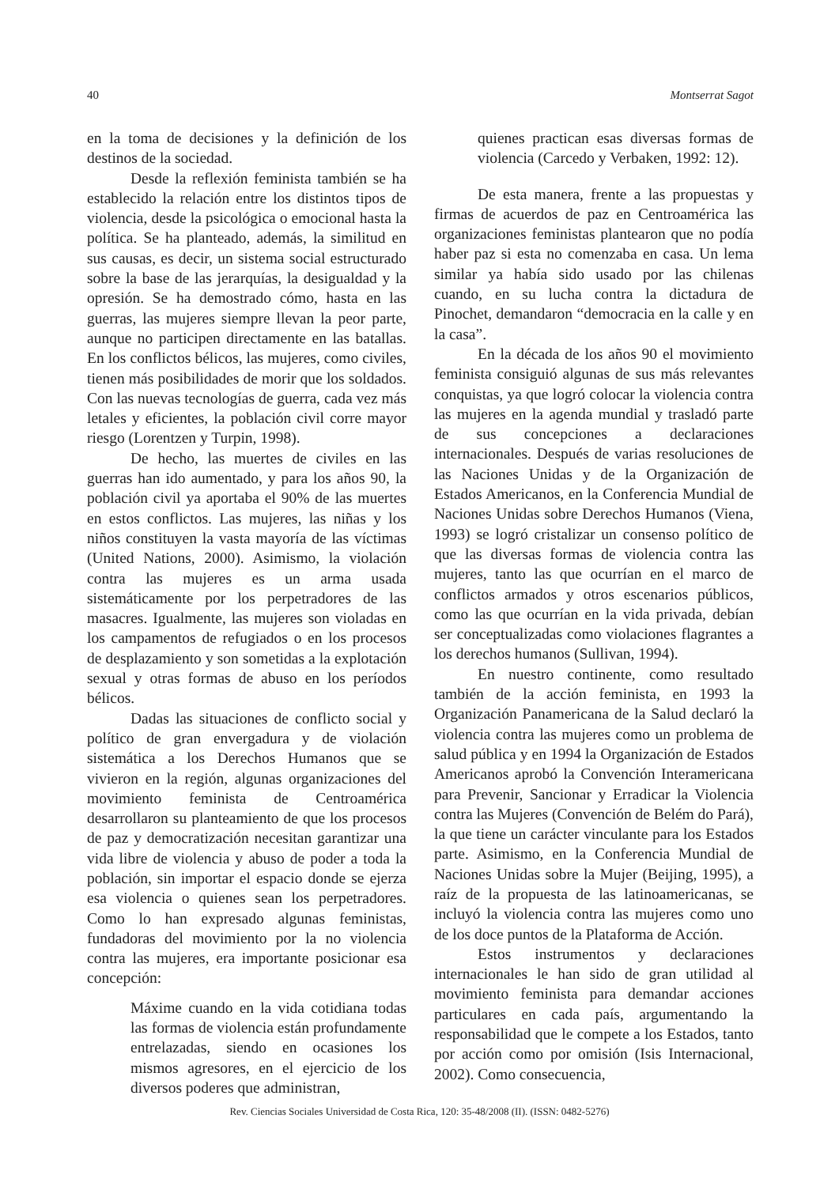40 Montserrat Sagot
en la toma de decisiones y la definición de los destinos de la sociedad.
Desde la reflexión feminista también se ha establecido la relación entre los distintos tipos de violencia, desde la psicológica o emocional hasta la política. Se ha planteado, además, la similitud en sus causas, es decir, un sistema social estructurado sobre la base de las jerarquías, la desigualdad y la opresión. Se ha demostrado cómo, hasta en las guerras, las mujeres siempre llevan la peor parte, aunque no participen directamente en las batallas. En los conflictos bélicos, las mujeres, como civiles, tienen más posibilidades de morir que los soldados. Con las nuevas tecnologías de guerra, cada vez más letales y eficientes, la población civil corre mayor riesgo (Lorentzen y Turpin, 1998).
De hecho, las muertes de civiles en las guerras han ido aumentado, y para los años 90, la población civil ya aportaba el 90% de las muertes en estos conflictos. Las mujeres, las niñas y los niños constituyen la vasta mayoría de las víctimas (United Nations, 2000). Asimismo, la violación contra las mujeres es un arma usada sistemáticamente por los perpetradores de las masacres. Igualmente, las mujeres son violadas en los campamentos de refugiados o en los procesos de desplazamiento y son sometidas a la explotación sexual y otras formas de abuso en los períodos bélicos.
Dadas las situaciones de conflicto social y político de gran envergadura y de violación sistemática a los Derechos Humanos que se vivieron en la región, algunas organizaciones del movimiento feminista de Centroamérica desarrollaron su planteamiento de que los procesos de paz y democratización necesitan garantizar una vida libre de violencia y abuso de poder a toda la población, sin importar el espacio donde se ejerza esa violencia o quienes sean los perpetradores. Como lo han expresado algunas feministas, fundadoras del movimiento por la no violencia contra las mujeres, era importante posicionar esa concepción:
Máxime cuando en la vida cotidiana todas las formas de violencia están profundamente entrelazadas, siendo en ocasiones los mismos agresores, en el ejercicio de los diversos poderes que administran,
quienes practican esas diversas formas de violencia (Carcedo y Verbaken, 1992: 12).
De esta manera, frente a las propuestas y firmas de acuerdos de paz en Centroamérica las organizaciones feministas plantearon que no podía haber paz si esta no comenzaba en casa. Un lema similar ya había sido usado por las chilenas cuando, en su lucha contra la dictadura de Pinochet, demandaron “democracia en la calle y en la casa”.
En la década de los años 90 el movimiento feminista consiguió algunas de sus más relevantes conquistas, ya que logró colocar la violencia contra las mujeres en la agenda mundial y trasladó parte de sus concepciones a declaraciones internacionales. Después de varias resoluciones de las Naciones Unidas y de la Organización de Estados Americanos, en la Conferencia Mundial de Naciones Unidas sobre Derechos Humanos (Viena, 1993) se logró cristalizar un consenso político de que las diversas formas de violencia contra las mujeres, tanto las que ocurrían en el marco de conflictos armados y otros escenarios públicos, como las que ocurrían en la vida privada, debían ser conceptualizadas como violaciones flagrantes a los derechos humanos (Sullivan, 1994).
En nuestro continente, como resultado también de la acción feminista, en 1993 la Organización Panamericana de la Salud declaró la violencia contra las mujeres como un problema de salud pública y en 1994 la Organización de Estados Americanos aprobó la Convención Interamericana para Prevenir, Sancionar y Erradicar la Violencia contra las Mujeres (Convención de Belém do Pará), la que tiene un carácter vinculante para los Estados parte. Asimismo, en la Conferencia Mundial de Naciones Unidas sobre la Mujer (Beijing, 1995), a raíz de la propuesta de las latinoamericanas, se incluyó la violencia contra las mujeres como uno de los doce puntos de la Plataforma de Acción.
Estos instrumentos y declaraciones internacionales le han sido de gran utilidad al movimiento feminista para demandar acciones particulares en cada país, argumentando la responsabilidad que le compete a los Estados, tanto por acción como por omisión (Isis Internacional, 2002). Como consecuencia,
Rev. Ciencias Sociales Universidad de Costa Rica, 120: 35-48/2008 (II). (ISSN: 0482-5276)